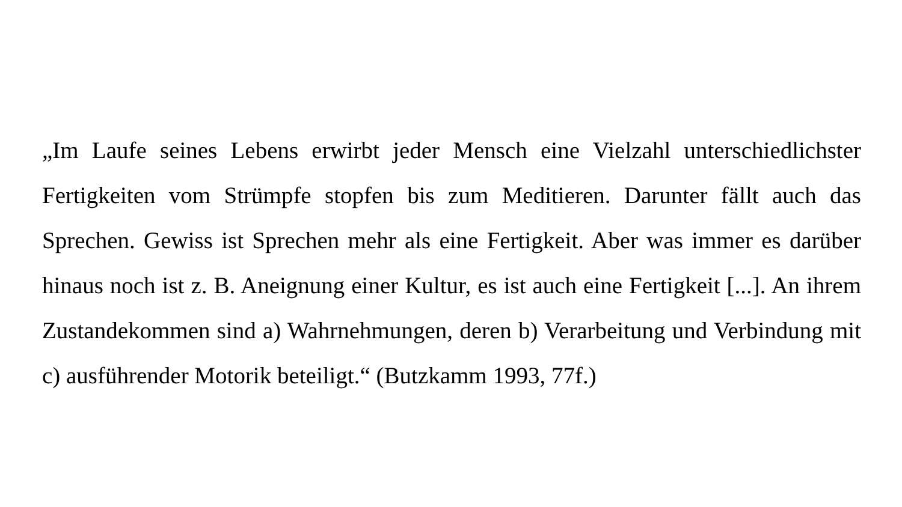„Im Laufe seines Lebens erwirbt jeder Mensch eine Vielzahl unterschiedlichster Fertigkeiten vom Strümpfe stopfen bis zum Meditieren. Darunter fällt auch das Sprechen. Gewiss ist Sprechen mehr als eine Fertigkeit. Aber was immer es darüber hinaus noch ist z. B. Aneignung einer Kultur, es ist auch eine Fertigkeit [...]. An ihrem Zustandekommen sind a) Wahrnehmungen, deren b) Verarbeitung und Verbindung mit c) ausführender Motorik beteiligt.“ (Butzkamm 1993, 77f.)